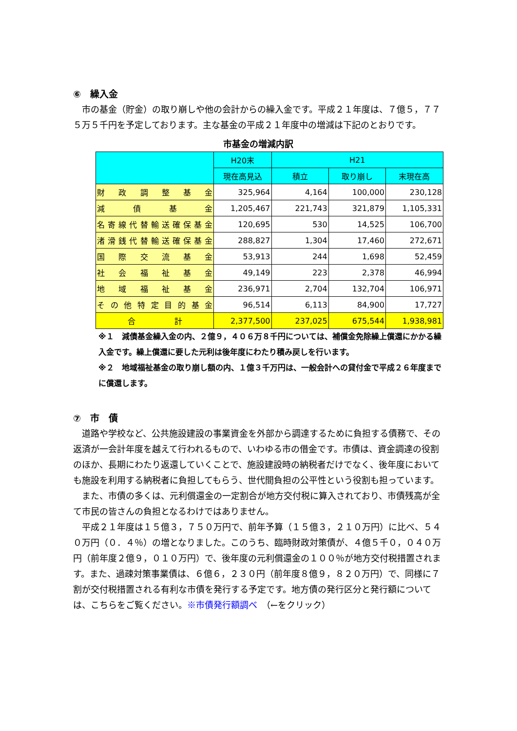⑥　繰入金
市の基金（貯金）の取り崩しや他の会計からの繰入金です。平成２１年度は、７億５，７７５万５千円を予定しております。主な基金の平成２１年度中の増減は下記のとおりです。
市基金の増減内訳
| | H20末 | H21 | | |
| --- | --- | --- | --- | --- |
| | 現在高見込 | 積立 | 取り崩し | 末現在高 |
| 財政調整基金 | 325,964 | 4,164 | 100,000 | 230,128 |
| 減債基金 | 1,205,467 | 221,743 | 321,879 | 1,105,331 |
| 名寄線代替輸送確保基金 | 120,695 | 530 | 14,525 | 106,700 |
| 渚滑銭代替輸送確保基金 | 288,827 | 1,304 | 17,460 | 272,671 |
| 国際交流基金 | 53,913 | 244 | 1,698 | 52,459 |
| 社会福祉基金 | 49,149 | 223 | 2,378 | 46,994 |
| 地域福祉基金 | 236,971 | 2,704 | 132,704 | 106,971 |
| その他特定目的基金 | 96,514 | 6,113 | 84,900 | 17,727 |
| 合 計 | 2,377,500 | 237,025 | 675,544 | 1,938,981 |
※１　減債基金繰入金の内、２億９，４０６万８千円については、補償金免除繰上償還にかかる繰入金です。繰上償還に要した元利は後年度にわたり積み戻しを行います。
※２　地域福祉基金の取り崩し額の内、１億３千万円は、一般会計への貸付金で平成２６年度までに償還します。
⑦　市　債
道路や学校など、公共施設建設の事業資金を外部から調達するために負担する債務で、その返済が一会計年度を越えて行われるもので、いわゆる市の借金です。市債は、資金調達の役割のほか、長期にわたり返還していくことで、施設建設時の納税者だけでなく、後年度においても施設を利用する納税者に負担してもらう、世代間負担の公平性という役割も担っています。
また、市債の多くは、元利償還金の一定割合が地方交付税に算入されており、市債残高が全て市民の皆さんの負担となるわけではありません。
平成２１年度は１５億３，７５０万円で、前年予算（１５億３，２１０万円）に比べ、５４０万円（０．４％）の増となりました。このうち、臨時財政対策債が、４億５千０，０４０万円（前年度２億９，０１０万円）で、後年度の元利償還金の１００％が地方交付税措置されます。また、過疎対策事業債は、６億６，２３０円（前年度８億９，８２０万円）で、同様に７割が交付税措置される有利な市債を発行する予定です。地方債の発行区分と発行額については、こちらをご覧ください。※市債発行額調べ　（←をクリック）